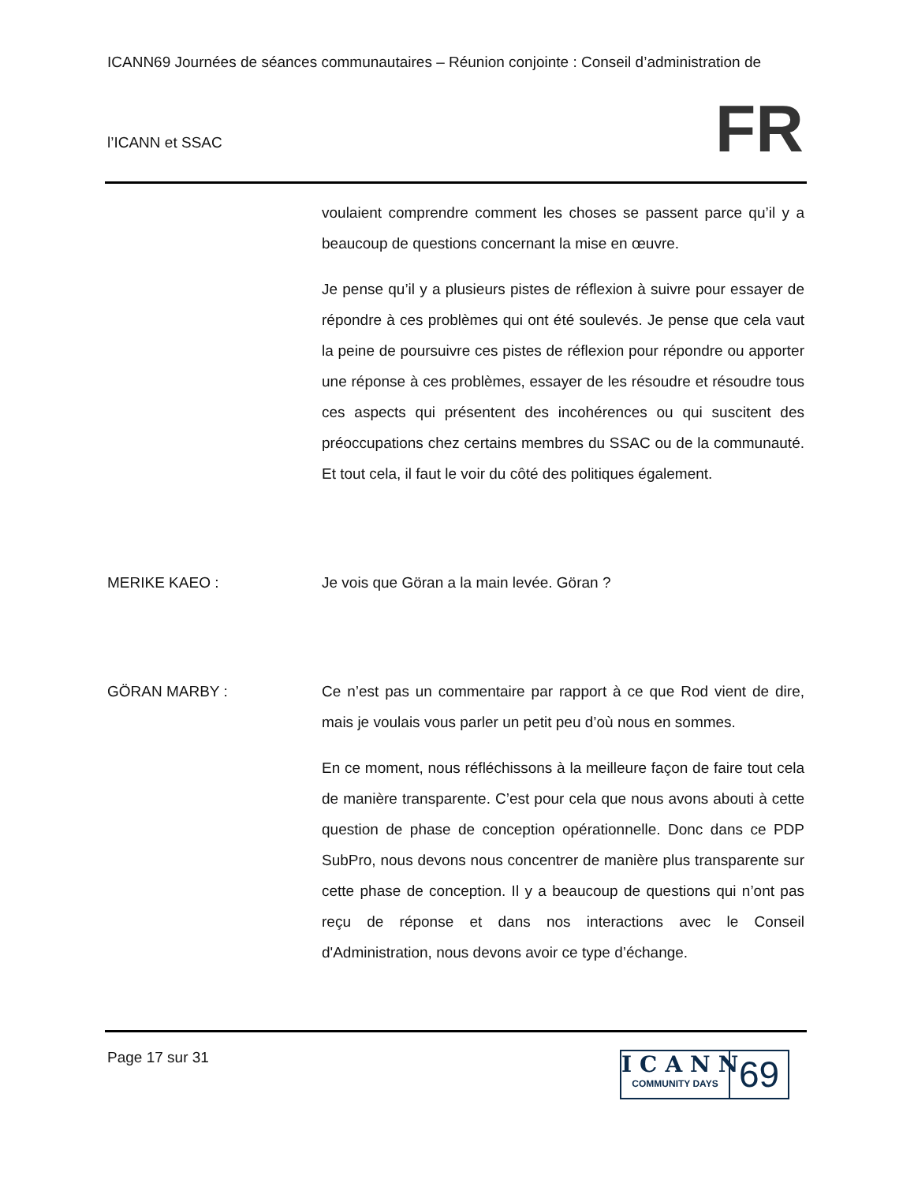ICANN69 Journées de séances communautaires – Réunion conjointe : Conseil d’administration de
l’ICANN et SSAC
FR
voulaient comprendre comment les choses se passent parce qu’il y a beaucoup de questions concernant la mise en œuvre.
Je pense qu’il y a plusieurs pistes de réflexion à suivre pour essayer de répondre à ces problèmes qui ont été soulevés. Je pense que cela vaut la peine de poursuivre ces pistes de réflexion pour répondre ou apporter une réponse à ces problèmes, essayer de les résoudre et résoudre tous ces aspects qui présentent des incohérences ou qui suscitent des préoccupations chez certains membres du SSAC ou de la communauté. Et tout cela, il faut le voir du côté des politiques également.
MERIKE KAEO : Je vois que Göran a la main levée. Göran ?
GÖRAN MARBY : Ce n’est pas un commentaire par rapport à ce que Rod vient de dire, mais je voulais vous parler un petit peu d’où nous en sommes.
En ce moment, nous réfléchissons à la meilleure façon de faire tout cela de manière transparente. C’est pour cela que nous avons abouti à cette question de phase de conception opérationnelle. Donc dans ce PDP SubPro, nous devons nous concentrer de manière plus transparente sur cette phase de conception. Il y a beaucoup de questions qui n’ont pas reçu de réponse et dans nos interactions avec le Conseil d'Administration, nous devons avoir ce type d’échange.
Page 17 sur 31
ICANN
COMMUNITY DAYS
69